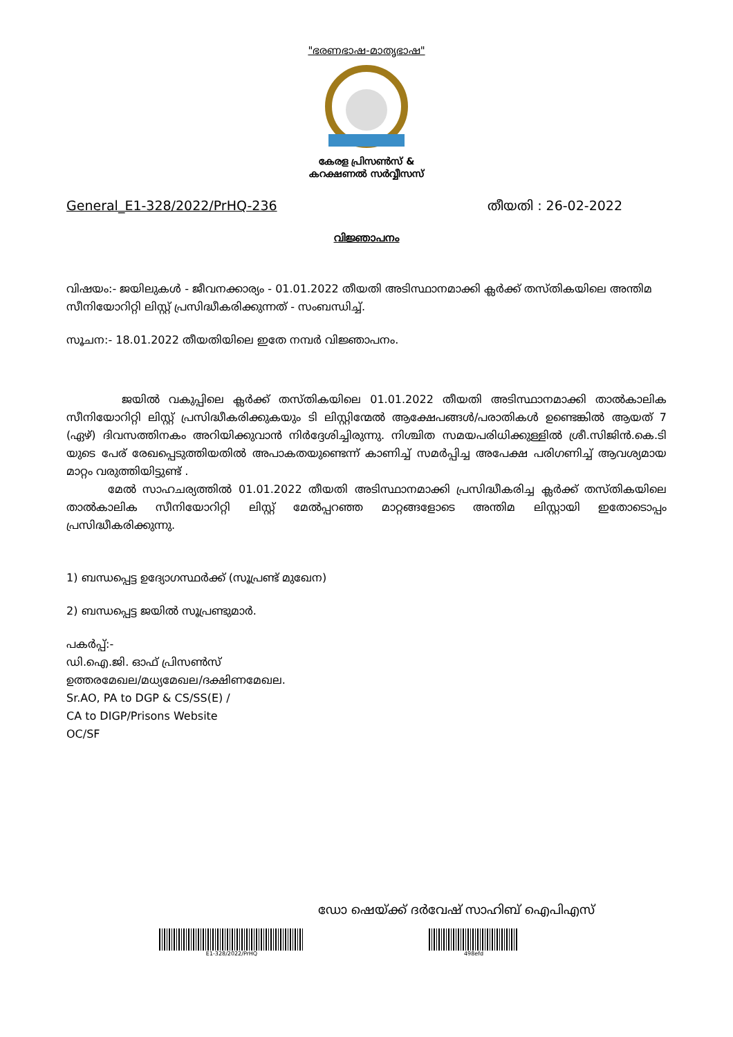"ഭരണഭാഷ-മാതൃഭാഷ"
കേരള പ്രിസൺസ് &
കറക്ഷണൽ സർവ്വീസസ്
General_E1-328/2022/PrHQ-236 തീയതി : 26-02-2022
വിജ്ഞാപനം
വിഷയം:- ജയിലുകൾ - ജീവനക്കാര്യം - 01.01.2022 തീയതി അടിസ്ഥാനമാക്കി ക്ലർക്ക് തസ്തികയിലെ അന്തിമ സീനിയോറിറ്റി ലിസ്റ്റ് പ്രസിദ്ധീകരിക്കുന്നത് - സംബന്ധിച്ച്.
സൂചന:- 18.01.2022 തീയതിയിലെ ഇതേ നമ്പർ വിജ്ഞാപനം.
ജയിൽ വകുപ്പിലെ ക്ലർക്ക് തസ്തികയിലെ 01.01.2022 തീയതി അടിസ്ഥാനമാക്കി താൽകാലിക സീനിയോറിറ്റി ലിസ്റ്റ് പ്രസിദ്ധീകരിക്കുകയും ടി ലിസ്റ്റിന്മേൽ ആക്ഷേപങ്ങൾ/പരാതികൾ ഉണ്ടെങ്കിൽ ആയത് 7 (ഏഴ്) ദിവസത്തിനകം അറിയിക്കുവാൻ നിർദ്ദേശിച്ചിരുന്നു. നിശ്ചിത സമയപരിധിക്കുള്ളിൽ ശ്രീ.സിജിൻ.കെ.ടി യുടെ പേര് രേഖപ്പെടുത്തിയതിൽ അപാകതയുണ്ടെന്ന് കാണിച്ച് സമർപ്പിച്ച അപേക്ഷ പരിഗണിച്ച് ആവശ്യമായ മാറ്റം വരുത്തിയിട്ടുണ്ട് .
മേൽ സാഹചര്യത്തിൽ 01.01.2022 തീയതി അടിസ്ഥാനമാക്കി പ്രസിദ്ധീകരിച്ച ക്ലർക്ക് തസ്തികയിലെ താൽകാലിക സീനിയോറിറ്റി ലിസ്റ്റ് മേൽപ്പറഞ്ഞ മാറ്റങ്ങളോടെ അന്തിമ ലിസ്റ്റായി ഇതോടൊപ്പം പ്രസിദ്ധീകരിക്കുന്നു.
1) ബന്ധപ്പെട്ട ഉദ്യോഗസ്ഥർക്ക് (സൂപ്രണ്ട് മുഖേന)
2) ബന്ധപ്പെട്ട ജയിൽ സൂപ്രണ്ടുമാർ.
പകർപ്പ്:-
ഡി.ഐ.ജി. ഓഫ് പ്രിസൺസ്
ഉത്തരമേഖല/മധ്യമേഖല/ദക്ഷിണമേഖല.
Sr.AO, PA to DGP & CS/SS(E) /
CA to DIGP/Prisons Website
OC/SF
ഡോ ഷെയ്ക്ക് ദർവേഷ് സാഹിബ് ഐപിഎസ്
E1-328/2022/PrHQ 498efd